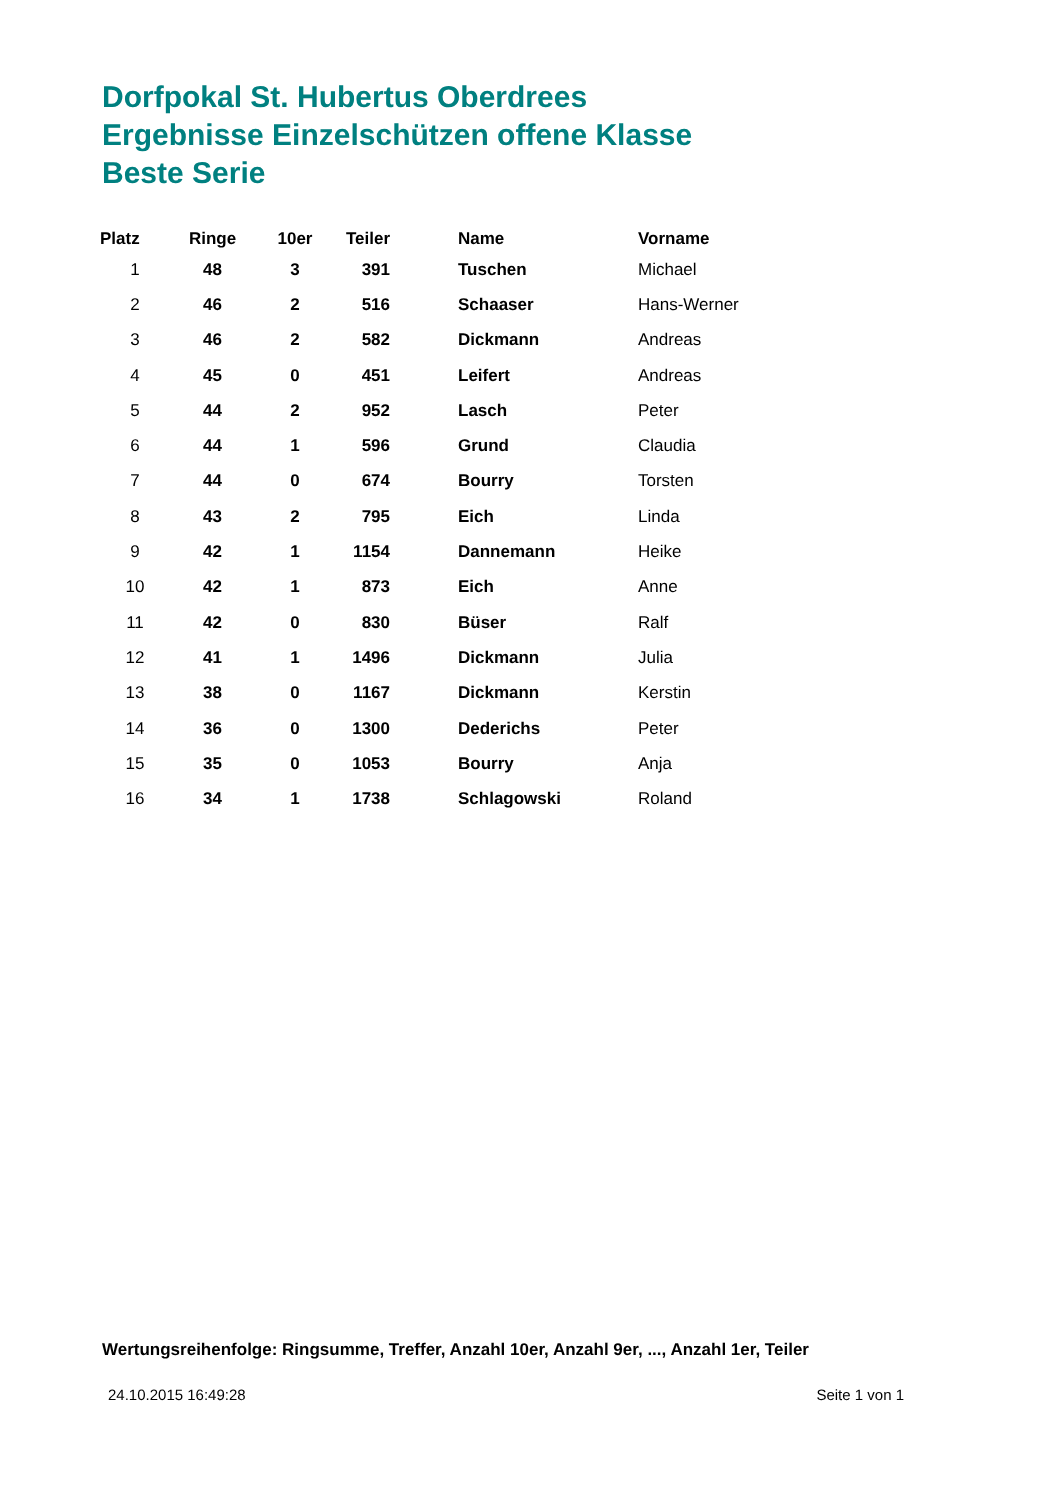Dorfpokal St. Hubertus Oberdrees
Ergebnisse Einzelschützen offene Klasse
Beste Serie
| Platz | Ringe | 10er | Teiler | Name | Vorname |
| --- | --- | --- | --- | --- | --- |
| 1 | 48 | 3 | 391 | Tuschen | Michael |
| 2 | 46 | 2 | 516 | Schaaser | Hans-Werner |
| 3 | 46 | 2 | 582 | Dickmann | Andreas |
| 4 | 45 | 0 | 451 | Leifert | Andreas |
| 5 | 44 | 2 | 952 | Lasch | Peter |
| 6 | 44 | 1 | 596 | Grund | Claudia |
| 7 | 44 | 0 | 674 | Bourry | Torsten |
| 8 | 43 | 2 | 795 | Eich | Linda |
| 9 | 42 | 1 | 1154 | Dannemann | Heike |
| 10 | 42 | 1 | 873 | Eich | Anne |
| 11 | 42 | 0 | 830 | Büser | Ralf |
| 12 | 41 | 1 | 1496 | Dickmann | Julia |
| 13 | 38 | 0 | 1167 | Dickmann | Kerstin |
| 14 | 36 | 0 | 1300 | Dederichs | Peter |
| 15 | 35 | 0 | 1053 | Bourry | Anja |
| 16 | 34 | 1 | 1738 | Schlagowski | Roland |
Wertungsreihenfolge: Ringsumme, Treffer, Anzahl 10er, Anzahl 9er, ..., Anzahl 1er, Teiler
24.10.2015 16:49:28 Seite 1 von 1